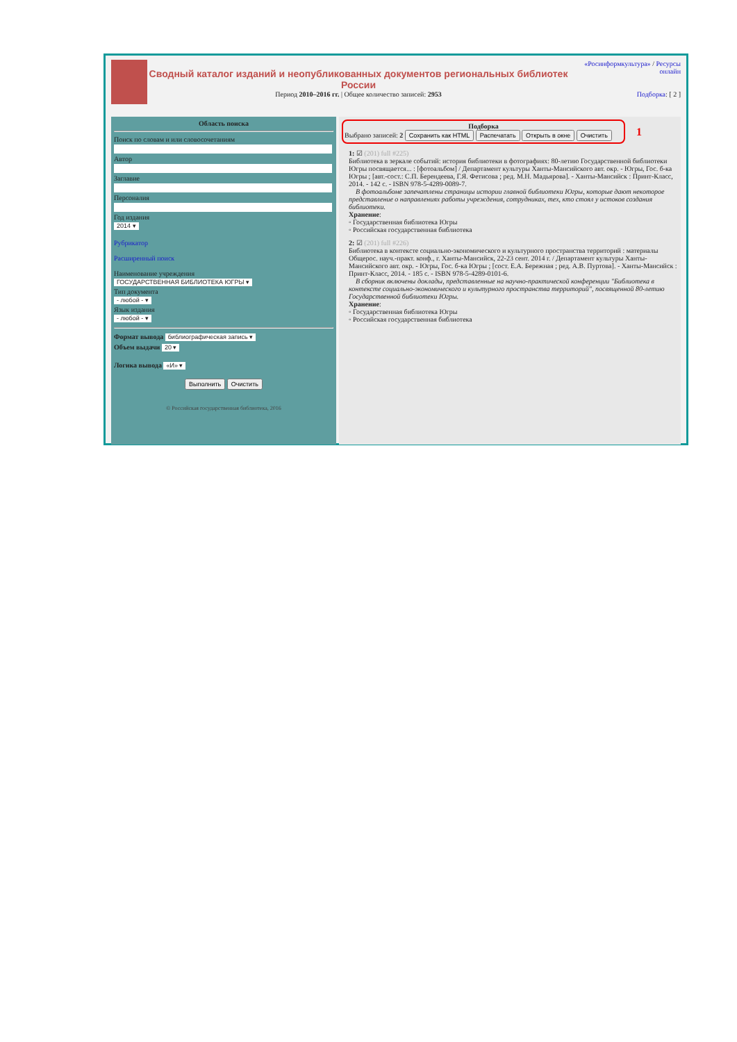Сводный каталог изданий и неопубликованных документов региональных библиотек России
Период 2010–2016 гг. | Общее количество записей: 2953
«Росинформкультура» / Ресурсы онлайн
Подборка: [ 2 ]
Область поиска
Поиск по словам и или словосочетаниямАвторЗаглавиеПерсоналияГод издания
2014 ▾
Рубрикатор
Расширенный поиск
Наименование учреждения
ГОСУДАРСТВЕННАЯ БИБЛИОТЕКА ЮГРЫ ▾
Тип документа
- любой - ▾
Язык издания
- любой - ▾
Формат вывода библиографическая запись ▾
Объем выдачи 20 ▾
Логика вывода «И» ▾
Выполнить Очистить
© Российская государственная библиотека, 2016
Подборка
Выбрано записей: 2 Сохранить как HTML Распечатать Открыть в окне Очистить
1
1: ☑ (201) full #225)
Библиотека в зеркале событий: история библиотеки в фотографиях: 80-летию Государственной библиотеки Югры посвящается... : [фотоальбом] / Департамент культуры Ханты-Мансийского авт. окр. - Югры, Гос. б-ка Югры ; [авт.-сост.: С.П. Берендеева, Г.Я. Фетисова ; ред. М.Н. Мадьярова]. - Ханты-Мансийск : Принт-Класс, 2014. - 142 с. - ISBN 978-5-4289-0089-7.
В фотоальбоме запечатлены страницы истории главной библиотеки Югры, которые дают некоторое представление о направлениях работы учреждения, сотрудниках, тех, кто стоял у истоков создания библиотеки.
Хранение:
◦ Государственная библиотека Югры
◦ Российская государственная библиотека
2: ☑ (201) full #226)
Библиотека в контексте социально-экономического и культурного пространства территорий : материалы Общерос. науч.-практ. конф., г. Ханты-Мансийск, 22-23 сент. 2014 г. / Департамент культуры Ханты-Мансийского авт. окр. - Югры, Гос. б-ка Югры ; [сост. Е.А. Бережная ; ред. А.В. Пуртова]. - Ханты-Мансийск : Принт-Класс, 2014. - 185 с. - ISBN 978-5-4289-0101-6.
В сборник включены доклады, представленные на научно-практической конференции "Библиотека в контексте социально-экономического и культурного пространства территорий", посвященной 80-летию Государственной библиотеки Югры.
Хранение:
◦ Государственная библиотека Югры
◦ Российская государственная библиотека